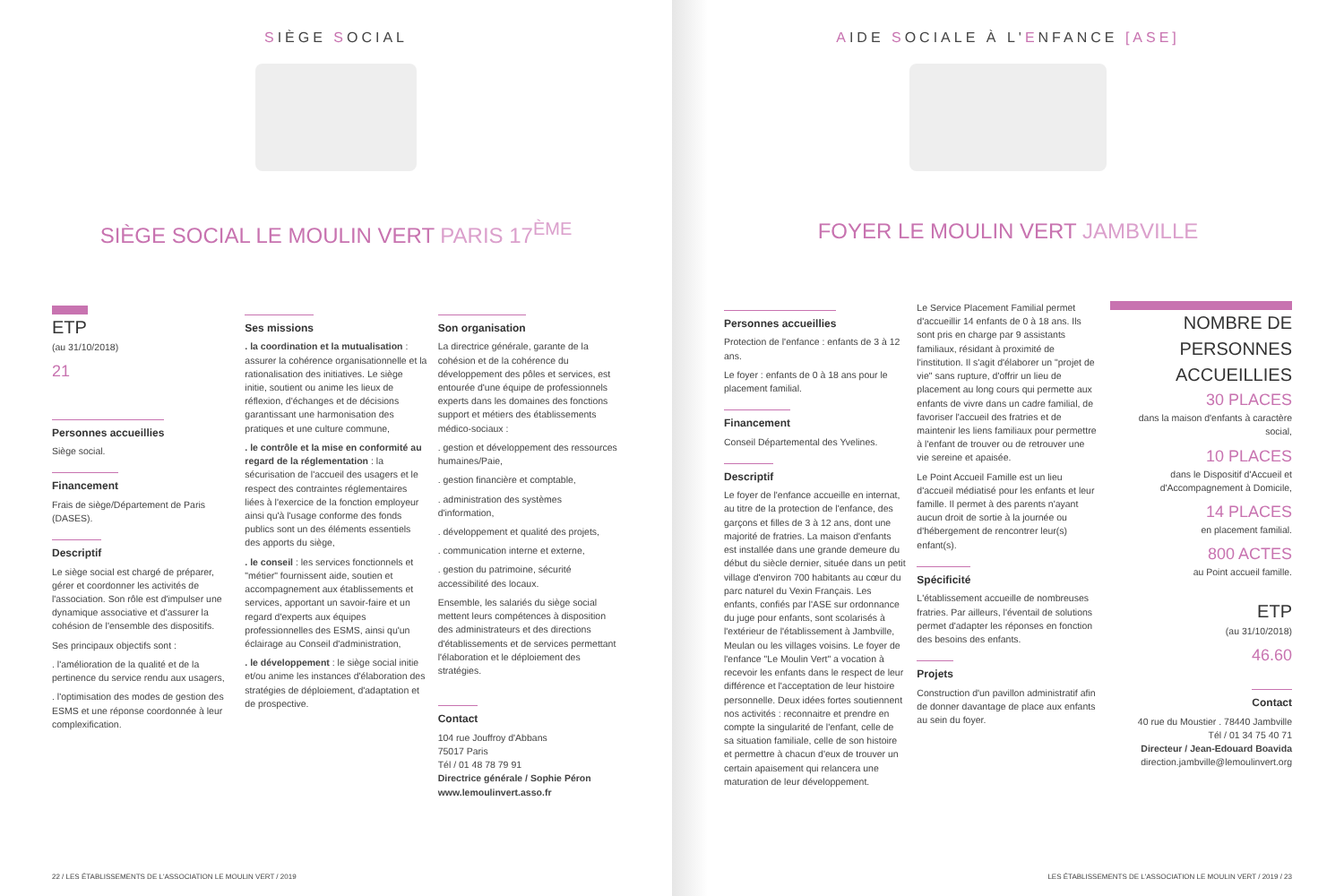SIÈGE SOCIAL
SIÈGE SOCIAL LE MOULIN VERT PARIS 17<sup>ÈME</sup>
ETP
(au 31/10/2018)
21
Personnes accueillies
Siège social.
Financement
Frais de siège/Département de Paris (DASES).
Descriptif
Le siège social est chargé de préparer, gérer et coordonner les activités de l'association. Son rôle est d'impulser une dynamique associative et d'assurer la cohésion de l'ensemble des dispositifs.
Ses principaux objectifs sont :
. l'amélioration de la qualité et de la pertinence du service rendu aux usagers,
. l'optimisation des modes de gestion des ESMS et une réponse coordonnée à leur complexification.
Ses missions
. la coordination et la mutualisation : assurer la cohérence organisationnelle et la rationalisation des initiatives. Le siège initie, soutient ou anime les lieux de réflexion, d'échanges et de décisions garantissant une harmonisation des pratiques et une culture commune,
. le contrôle et la mise en conformité au regard de la réglementation : la sécurisation de l'accueil des usagers et le respect des contraintes réglementaires liées à l'exercice de la fonction employeur ainsi qu'à l'usage conforme des fonds publics sont un des éléments essentiels des apports du siège,
. le conseil : les services fonctionnels et "métier" fournissent aide, soutien et accompagnement aux établissements et services, apportant un savoir-faire et un regard d'experts aux équipes professionnelles des ESMS, ainsi qu'un éclairage au Conseil d'administration,
. le développement : le siège social initie et/ou anime les instances d'élaboration des stratégies de déploiement, d'adaptation et de prospective.
Son organisation
La directrice générale, garante de la cohésion et de la cohérence du développement des pôles et services, est entourée d'une équipe de professionnels experts dans les domaines des fonctions support et métiers des établissements médico-sociaux :
. gestion et développement des ressources humaines/Paie,
. gestion financière et comptable,
. administration des systèmes d'information,
. développement et qualité des projets,
. communication interne et externe,
. gestion du patrimoine, sécurité accessibilité des locaux.
Ensemble, les salariés du siège social mettent leurs compétences à disposition des administrateurs et des directions d'établissements et de services permettant l'élaboration et le déploiement des stratégies.
Contact
104 rue Jouffroy d'Abbans
75017 Paris
Tél / 01 48 78 79 91
Directrice générale / Sophie Péron
www.lemoulinvert.asso.fr
22 / LES ÉTABLISSEMENTS DE L'ASSOCIATION LE MOULIN VERT / 2019
AIDE SOCIALE À L'ENFANCE [ASE]
FOYER LE MOULIN VERT JAMBVILLE
Personnes accueillies
Protection de l'enfance : enfants de 3 à 12 ans.
Le foyer : enfants de 0 à 18 ans pour le placement familial.
Financement
Conseil Départemental des Yvelines.
Descriptif
Le foyer de l'enfance accueille en internat, au titre de la protection de l'enfance, des garçons et filles de 3 à 12 ans, dont une majorité de fratries. La maison d'enfants est installée dans une grande demeure du début du siècle dernier, située dans un petit village d'environ 700 habitants au cœur du parc naturel du Vexin Français. Les enfants, confiés par l'ASE sur ordonnance du juge pour enfants, sont scolarisés à l'extérieur de l'établissement à Jambville, Meulan ou les villages voisins. Le foyer de l'enfance "Le Moulin Vert" a vocation à recevoir les enfants dans le respect de leur différence et l'acceptation de leur histoire personnelle. Deux idées fortes soutiennent nos activités : reconnaitre et prendre en compte la singularité de l'enfant, celle de sa situation familiale, celle de son histoire et permettre à chacun d'eux de trouver un certain apaisement qui relancera une maturation de leur développement.
Le Service Placement Familial permet d'accueillir 14 enfants de 0 à 18 ans. Ils sont pris en charge par 9 assistants familiaux, résidant à proximité de l'institution. Il s'agit d'élaborer un "projet de vie" sans rupture, d'offrir un lieu de placement au long cours qui permette aux enfants de vivre dans un cadre familial, de favoriser l'accueil des fratries et de maintenir les liens familiaux pour permettre à l'enfant de trouver ou de retrouver une vie sereine et apaisée.
Le Point Accueil Famille est un lieu d'accueil médiatisé pour les enfants et leur famille. Il permet à des parents n'ayant aucun droit de sortie à la journée ou d'hébergement de rencontrer leur(s) enfant(s).
Spécificité
L'établissement accueille de nombreuses fratries. Par ailleurs, l'éventail de solutions permet d'adapter les réponses en fonction des besoins des enfants.
Projets
Construction d'un pavillon administratif afin de donner davantage de place aux enfants au sein du foyer.
NOMBRE DE PERSONNES ACCUEILLIES
30 PLACES
dans la maison d'enfants à caractère social,
10 PLACES
dans le Dispositif d'Accueil et d'Accompagnement à Domicile,
14 PLACES
en placement familial.
800 ACTES
au Point accueil famille.
ETP
(au 31/10/2018)
46.60
Contact
40 rue du Moustier . 78440 Jambville
Tél / 01 34 75 40 71
Directeur / Jean-Edouard Boavida
direction.jambville@lemoulinvert.org
LES ÉTABLISSEMENTS DE L'ASSOCIATION LE MOULIN VERT / 2019 / 23